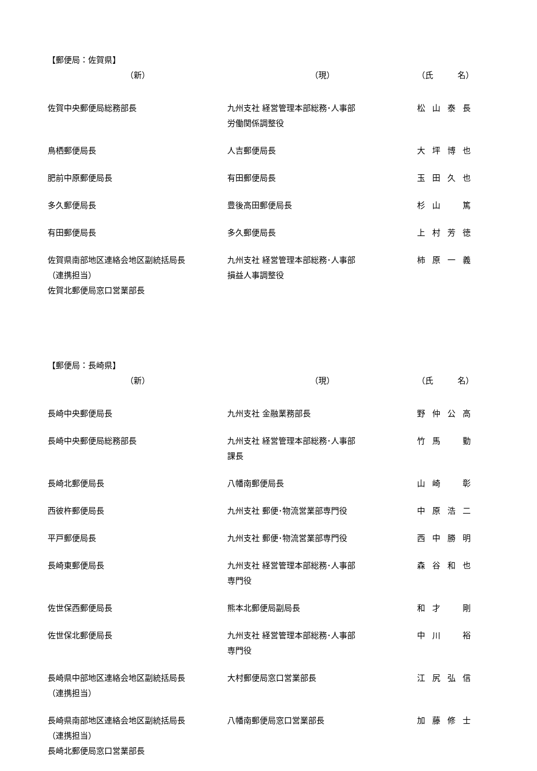【郵便局：佐賀県】
| （新） | （現） | （氏 名） |
| --- | --- | --- |
| 佐賀中央郵便局総務部長 | 九州支社 経営管理本部総務･人事部 労働関係調整役 | 松山泰長 |
| 鳥栖郵便局長 | 人吉郵便局長 | 大坪博也 |
| 肥前中原郵便局長 | 有田郵便局長 | 玉田久也 |
| 多久郵便局長 | 豊後高田郵便局長 | 杉山 篤 |
| 有田郵便局長 | 多久郵便局長 | 上村芳徳 |
| 佐賀県南部地区連絡会地区副統括局長 （連携担当） 佐賀北郵便局窓口営業部長 | 九州支社 経営管理本部総務･人事部 損益人事調整役 | 柿原一義 |
【郵便局：長崎県】
| （新） | （現） | （氏 名） |
| --- | --- | --- |
| 長崎中央郵便局長 | 九州支社 金融業務部長 | 野仲公高 |
| 長崎中央郵便局総務部長 | 九州支社 経営管理本部総務･人事部 課長 | 竹馬 勤 |
| 長崎北郵便局長 | 八幡南郵便局長 | 山崎 彰 |
| 西彼杵郵便局長 | 九州支社 郵便･物流営業部専門役 | 中原浩二 |
| 平戸郵便局長 | 九州支社 郵便･物流営業部専門役 | 西中勝明 |
| 長崎東郵便局長 | 九州支社 経営管理本部総務･人事部 専門役 | 森谷和也 |
| 佐世保西郵便局長 | 熊本北郵便局副局長 | 和才 剛 |
| 佐世保北郵便局長 | 九州支社 経営管理本部総務･人事部 専門役 | 中川 裕 |
| 長崎県中部地区連絡会地区副統括局長 （連携担当） | 大村郵便局窓口営業部長 | 江尻弘信 |
| 長崎県南部地区連絡会地区副統括局長 （連携担当） 長崎北郵便局窓口営業部長 | 八幡南郵便局窓口営業部長 | 加藤修士 |